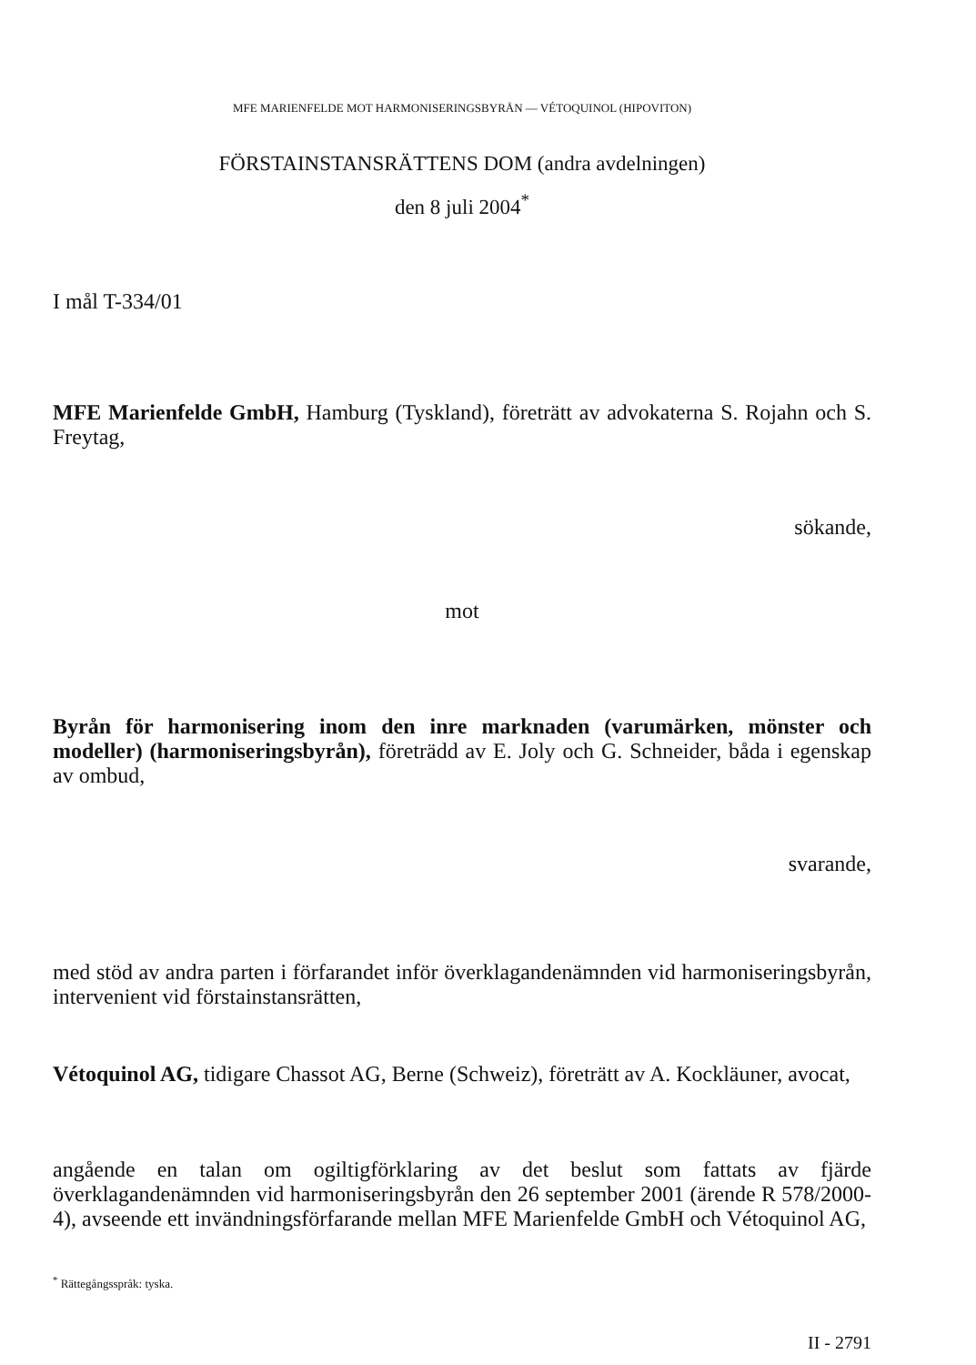MFE MARIENFELDE MOT HARMONISERINGSBYRÅN — VÉTOQUINOL (HIPOVITON)
FÖRSTAINSTANSRÄTTENS DOM (andra avdelningen)
den 8 juli 2004<sup>*</sup>
I mål T-334/01
MFE Marienfelde GmbH, Hamburg (Tyskland), företrätt av advokaterna S. Rojahn och S. Freytag,
sökande,
mot
Byrån för harmonisering inom den inre marknaden (varumärken, mönster och modeller) (harmoniseringsbyrån), företrädd av E. Joly och G. Schneider, båda i egenskap av ombud,
svarande,
med stöd av andra parten i förfarandet inför överklagandenämnden vid harmoniseringsbyrån, intervenient vid förstainstansrätten,
Vétoquinol AG, tidigare Chassot AG, Berne (Schweiz), företrätt av A. Kockläuner, avocat,
angående en talan om ogiltigförklaring av det beslut som fattats av fjärde överklagandenämnden vid harmoniseringsbyrån den 26 september 2001 (ärende R 578/2000-4), avseende ett invändningsförfarande mellan MFE Marienfelde GmbH och Vétoquinol AG,
<sup>*</sup> Rättegångsspråk: tyska.
II - 2791